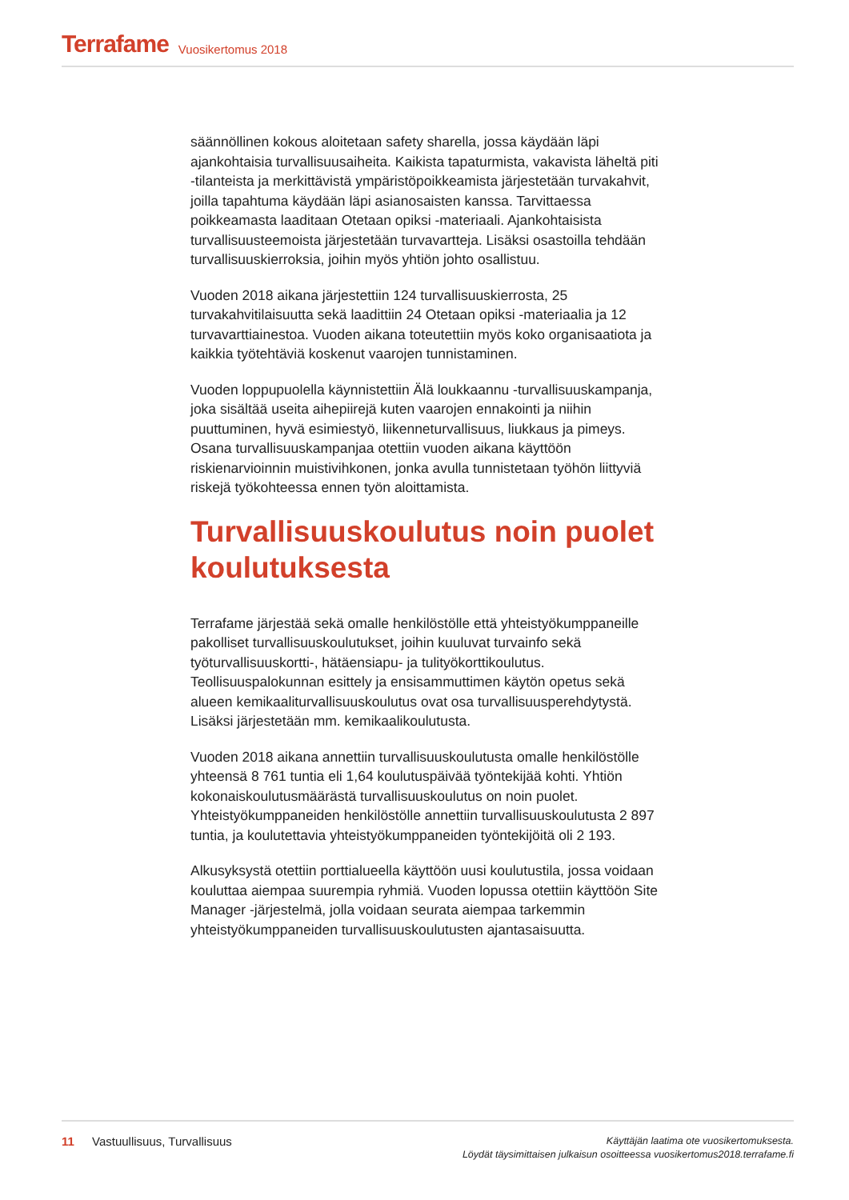Terrafame Vuosikertomus 2018
säännöllinen kokous aloitetaan safety sharella, jossa käydään läpi ajankohtaisia turvallisuusaiheita. Kaikista tapaturmista, vakavista läheltä piti -tilanteista ja merkittävistä ympäristöpoikkeamista järjestetään turvakahvit, joilla tapahtuma käydään läpi asianosaisten kanssa. Tarvittaessa poikkeamasta laaditaan Otetaan opiksi -materiaali. Ajankohtaisista turvallisuusteemoista järjestetään turvavartteja. Lisäksi osastoilla tehdään turvallisuuskierroksia, joihin myös yhtiön johto osallistuu.
Vuoden 2018 aikana järjestettiin 124 turvallisuuskierrosta, 25 turvakahvitilaisuutta sekä laadittiin 24 Otetaan opiksi -materiaalia ja 12 turvavarttiainestoa. Vuoden aikana toteutettiin myös koko organisaatiota ja kaikkia työtehtäviä koskenut vaarojen tunnistaminen.
Vuoden loppupuolella käynnistettiin Älä loukkaannu -turvallisuuskampanja, joka sisältää useita aihepiirejä kuten vaarojen ennakointi ja niihin puuttuminen, hyvä esimiestyö, liikenneturvallisuus, liukkaus ja pimeys. Osana turvallisuuskampanjaa otettiin vuoden aikana käyttöön riskienarvioinnin muistivihkonen, jonka avulla tunnistetaan työhön liittyviä riskejä työkohteessa ennen työn aloittamista.
Turvallisuuskoulutus noin puolet koulutuksesta
Terrafame järjestää sekä omalle henkilöstölle että yhteistyökumppaneille pakolliset turvallisuuskoulutukset, joihin kuuluvat turvainfo sekä työturvallisuuskortti-, hätäensiapu- ja tulityökorttikoulutus. Teollisuuspalokunnan esittely ja ensisammuttimen käytön opetus sekä alueen kemikaaliturvallisuuskoulutus ovat osa turvallisuusperehdytystä. Lisäksi järjestetään mm. kemikaalikoulutusta.
Vuoden 2018 aikana annettiin turvallisuuskoulutusta omalle henkilöstölle yhteensä 8 761 tuntia eli 1,64 koulutuspäivää työntekijää kohti. Yhtiön kokonaiskoulutusmäärästä turvallisuuskoulutus on noin puolet. Yhteistyökumppaneiden henkilöstölle annettiin turvallisuuskoulutusta 2 897 tuntia, ja koulutettavia yhteistyökumppaneiden työntekijöitä oli 2 193.
Alkusyksystä otettiin porttialueella käyttöön uusi koulutustila, jossa voidaan kouluttaa aiempaa suurempia ryhmiä. Vuoden lopussa otettiin käyttöön Site Manager -järjestelmä, jolla voidaan seurata aiempaa tarkemmin yhteistyökumppaneiden turvallisuuskoulutusten ajantasaisuutta.
11 Vastuullisuus, Turvallisuus
Käyttäjän laatima ote vuosikertomuksesta.
Löydät täysimittaisen julkaisun osoitteessa vuosikertomus2018.terrafame.fi